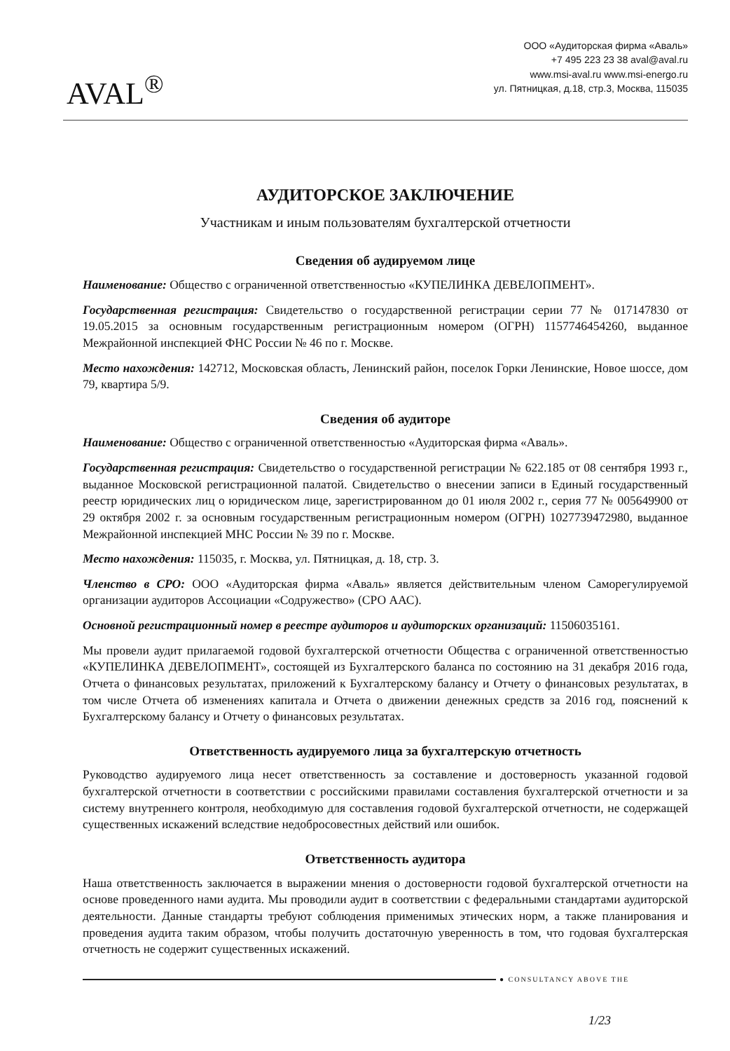AVAL<sup>®</sup>
ООО «Аудиторская фирма «Аваль»
+7 495 223 23 38 aval@aval.ru
www.msi-aval.ru www.msi-energo.ru
ул. Пятницкая, д.18, стр.3, Москва, 115035
АУДИТОРСКОЕ ЗАКЛЮЧЕНИЕ
Участникам и иным пользователям бухгалтерской отчетности
Сведения об аудируемом лице
Наименование: Общество с ограниченной ответственностью «КУПЕЛИНКА ДЕВЕЛОПМЕНТ».
Государственная регистрация: Свидетельство о государственной регистрации серии 77 № 017147830 от 19.05.2015 за основным государственным регистрационным номером (ОГРН) 1157746454260, выданное Межрайонной инспекцией ФНС России № 46 по г. Москве.
Место нахождения: 142712, Московская область, Ленинский район, поселок Горки Ленинские, Новое шоссе, дом 79, квартира 5/9.
Сведения об аудиторе
Наименование: Общество с ограниченной ответственностью «Аудиторская фирма «Аваль».
Государственная регистрация: Свидетельство о государственной регистрации № 622.185 от 08 сентября 1993 г., выданное Московской регистрационной палатой. Свидетельство о внесении записи в Единый государственный реестр юридических лиц о юридическом лице, зарегистрированном до 01 июля 2002 г., серия 77 № 005649900 от 29 октября 2002 г. за основным государственным регистрационным номером (ОГРН) 1027739472980, выданное Межрайонной инспекцией МНС России № 39 по г. Москве.
Место нахождения: 115035, г. Москва, ул. Пятницкая, д. 18, стр. 3.
Членство в СРО: ООО «Аудиторская фирма «Аваль» является действительным членом Саморегулируемой организации аудиторов Ассоциации «Содружество» (СРО ААС).
Основной регистрационный номер в реестре аудиторов и аудиторских организаций: 11506035161.
Мы провели аудит прилагаемой годовой бухгалтерской отчетности Общества с ограниченной ответственностью «КУПЕЛИНКА ДЕВЕЛОПМЕНТ», состоящей из Бухгалтерского баланса по состоянию на 31 декабря 2016 года, Отчета о финансовых результатах, приложений к Бухгалтерскому балансу и Отчету о финансовых результатах, в том числе Отчета об изменениях капитала и Отчета о движении денежных средств за 2016 год, пояснений к Бухгалтерскому балансу и Отчету о финансовых результатах.
Ответственность аудируемого лица за бухгалтерскую отчетность
Руководство аудируемого лица несет ответственность за составление и достоверность указанной годовой бухгалтерской отчетности в соответствии с российскими правилами составления бухгалтерской отчетности и за систему внутреннего контроля, необходимую для составления годовой бухгалтерской отчетности, не содержащей существенных искажений вследствие недобросовестных действий или ошибок.
Ответственность аудитора
Наша ответственность заключается в выражении мнения о достоверности годовой бухгалтерской отчетности на основе проведенного нами аудита. Мы проводили аудит в соответствии с федеральными стандартами аудиторской деятельности. Данные стандарты требуют соблюдения применимых этических норм, а также планирования и проведения аудита таким образом, чтобы получить достаточную уверенность в том, что годовая бухгалтерская отчетность не содержит существенных искажений.
● CONSULTANCY ABOVE THE
1/23